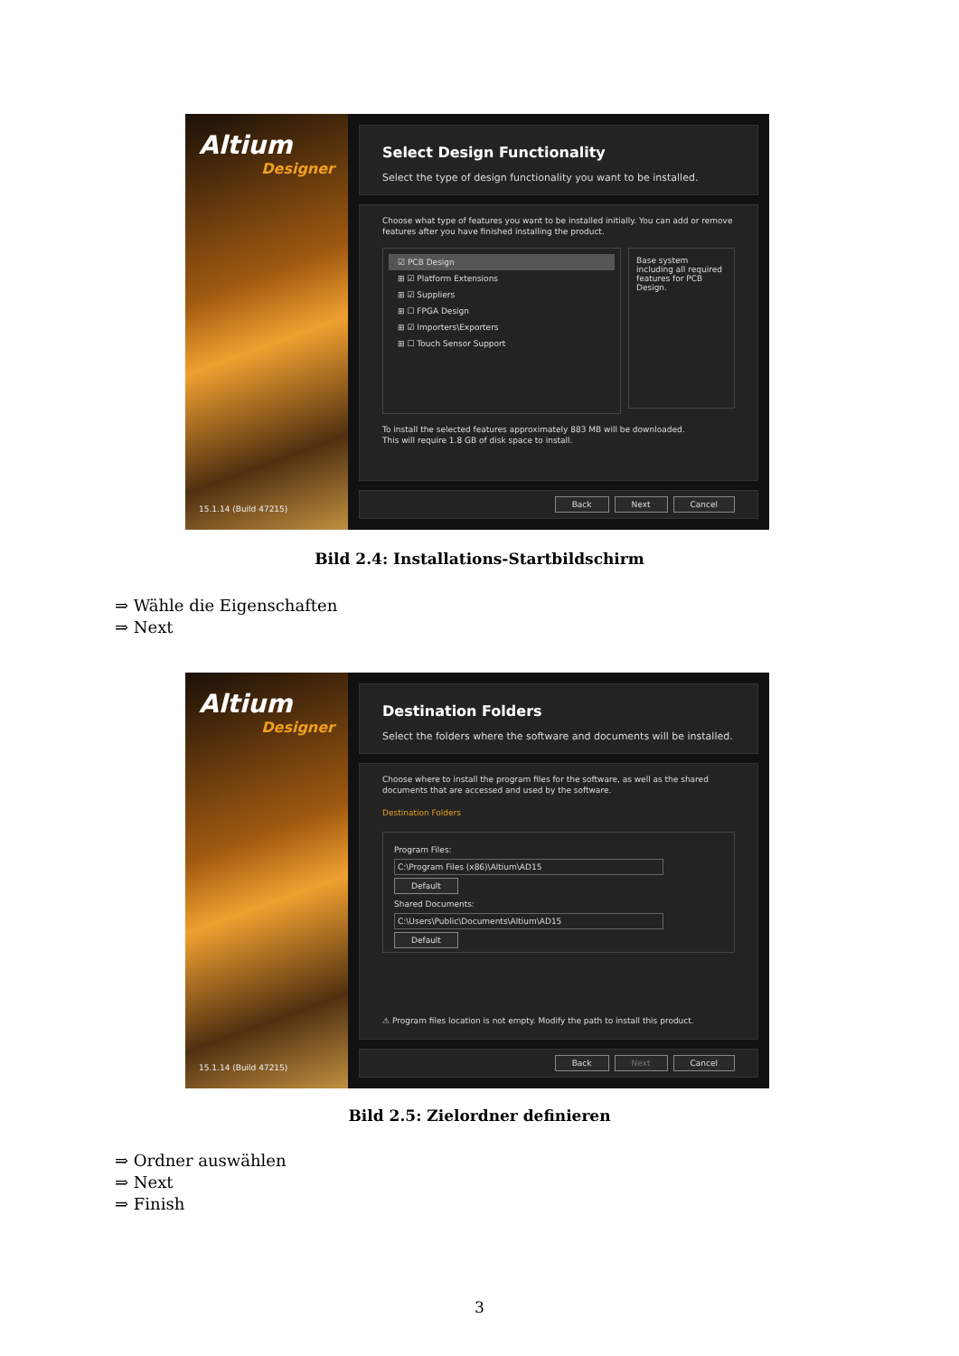Altium
Designer
15.1.14 (Build 47215)
Select Design Functionality
Select the type of design functionality you want to be installed.
Choose what type of features you want to be installed initially. You can add or remove features after you have finished installing the product.
☑ PCB Design
⊞ ☑ Platform Extensions
⊞ ☑ Suppliers
⊞ ☐ FPGA Design
⊞ ☑ Importers\Exporters
⊞ ☐ Touch Sensor Support
Base system including all required features for PCB Design.
To install the selected features approximately 883 MB will be downloaded.
This will require 1.8 GB of disk space to install.
Back Next Cancel
Bild 2.4: Installations-Startbildschirm
⇒ Wähle die Eigenschaften
⇒ Next
Altium
Designer
15.1.14 (Build 47215)
Destination Folders
Select the folders where the software and documents will be installed.
Choose where to install the program files for the software, as well as the shared documents that are accessed and used by the software.
Destination Folders
Program Files:
C:\Program Files (x86)\Altium\AD15 Default
Shared Documents:
C:\Users\Public\Documents\Altium\AD15 Default
⚠ Program files location is not empty. Modify the path to install this product.
Back Next Cancel
Bild 2.5: Zielordner definieren
⇒ Ordner auswählen
⇒ Next
⇒ Finish
3